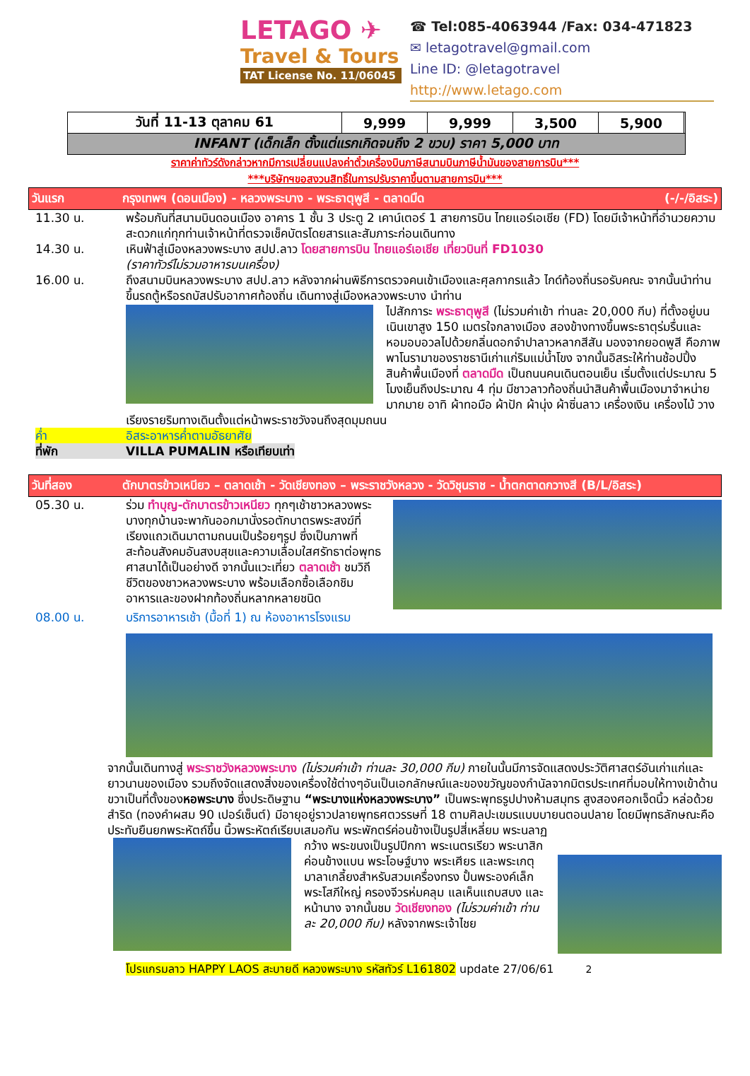LETAGO ✈
Travel & Tours
TAT License No. 11/06045
☎ Tel:085-4063944 /Fax: 034-471823
✉ letagotravel@gmail.com
Line ID: @letagotravel
http://www.letago.com
| วันที่ 11-13 ตุลาคม 61 | 9,999 | 9,999 | 3,500 | 5,900 | |
| INFANT (เด็กเล็ก ตั้งแต่แรกเกิดจนถึง 2 ขวบ) ราคา 5,000 บาท | | | | | |
ราคาค่าทัวร์ดังกล่าวหากมีการเปลี่ยนแปลงค่าตั๋วเครื่องบินภาษีสนามบินภาษีน้ำมันของสายการบิน***
***บริษัทฯขอสงวนสิทธิ์ในการปรับราคาขึ้นตามสายการบิน***
วันแรก กรุงเทพฯ (ดอนเมือง) - หลวงพระบาง - พระธาตุพูสี - ตลาดมืด (-/-/อิสระ)
11.30 น. พร้อมกันที่สนามบินดอนเมือง อาคาร 1 ชั้น 3 ประตู 2 เคาน์เตอร์ 1 สายการบิน ไทยแอร์เอเชีย (FD) โดยมีเจ้าหน้าที่อำนวยความสะดวกแก่ทุกท่านเจ้าหน้าที่ตรวจเช็คบัตรโดยสารและสัมภาระก่อนเดินทาง
14.30 น. เหินฟ้าสู่เมืองหลวงพระบาง สปป.ลาว โดยสายการบิน ไทยแอร์เอเชีย เที่ยวบินที่ FD1030
(ราคาทัวร์ไม่รวมอาหารบนเครื่อง)
16.00 น. ถึงสนามบินหลวงพระบาง สปป.ลาว หลังจากผ่านพิธีการตรวจคนเข้าเมืองและศุลกากรแล้ว ไกด์ท้องถิ่นรอรับคณะ จากนั้นนำท่านขึ้นรถตู้หรือรถบัสปรับอากาศท้องถิ่น เดินทางสู่เมืองหลวงพระบาง นำท่าน
ไปสักการะ พระธาตุพูสี (ไม่รวมค่าเข้า ท่านละ 20,000 กีบ) ที่ตั้งอยู่บนเนินเขาสูง 150 เมตรใจกลางเมือง สองข้างทางขึ้นพระธาตุร่มรื่นและหอมอบอวลไปด้วยกลิ่นดอกจำปาลาวหลากสีสัน มองจากยอดพูสี คือภาพพาโนรามาของราชธานีเก่าแก่ริมแม่น้ำโขง จากนั้นอิสระให้ท่านช้อปปิ้งสินค้าพื้นเมืองที่ ตลาดมืด เป็นถนนคนเดินตอนเย็น เริ่มตั้งแต่ประมาณ 5 โมงเย็นถึงประมาณ 4 ทุ่ม มีชาวลาวท้องถิ่นนำสินค้าพื้นเมืองมาจำหน่ายมากมาย อาทิ ผ้าทอมือ ผ้าปัก ผ้านุ่ง ผ้าซิ่นลาว เครื่องเงิน เครื่องไม้ วางเรียงรายริมทางเดินตั้งแต่หน้าพระราชวังจนถึงสุดมุมถนน
ค่ำ อิสระอาหารค่ำตามอัธยาศัย
ที่พัก VILLA PUMALIN หรือเทียบเท่า
วันที่สอง ตักบาตรข้าวเหนียว – ตลาดเช้า - วัดเชียงทอง – พระราชวังหลวง - วัดวิชุนราช - น้ำตกตาดกวางสี (B/L/อิสระ)
05.30 น. ร่วม ทำบุญ-ตักบาตรข้าวเหนียว ทุกๆเช้าชาวหลวงพระบางทุกบ้านจะพากันออกมานั่งรอตักบาตรพระสงฆ์ที่เรียงแถวเดินมาตามถนนเป็นร้อยๆรูป ซึ่งเป็นภาพที่สะท้อนสังคมอันสงบสุขและความเลื่อมใสศรัทธาต่อพุทธศาสนาได้เป็นอย่างดี จากนั้นแวะเที่ยว ตลาดเช้า ชมวิถีชีวิตของชาวหลวงพระบาง พร้อมเลือกซื้อเลือกชิมอาหารและของฝากท้องถิ่นหลากหลายชนิด
08.00 น. บริการอาหารเช้า (มื้อที่ 1) ณ ห้องอาหารโรงแรม
จากนั้นเดินทางสู่ พระราชวังหลวงพระบาง (ไม่รวมค่าเข้า ท่านละ 30,000 กีบ) ภายในนั้นมีการจัดแสดงประวัติศาสตร์อันเก่าแก่และยาวนานของเมือง รวมถึงจัดแสดงสิ่งของเครื่องใช้ต่างๆอันเป็นเอกลักษณ์และของขวัญของกำนัลจากมิตรประเทศที่มอบให้ทางเข้าด้านขวาเป็นที่ตั้งของหอพระบาง ซึ่งประดิษฐาน “พระบางแห่งหลวงพระบาง” เป็นพระพุทธรูปปางห้ามสมุทร สูงสองศอกเจ็ดนิ้ว หล่อด้วยสำริด (ทองคำผสม 90 เปอร์เซ็นต์) มีอายุอยู่ราวปลายพุทธศตวรรษที่ 18 ตามศิลปะเขมรแบบบายนตอนปลาย โดยมีพุทธลักษณะคือ ประทับยืนยกพระหัตถ์ขึ้น นิ้วพระหัตถ์เรียบเสมอกัน พระพักตร์ค่อนข้างเป็นรูปสี่เหลี่ยม พระนลาฏ
กว้าง พระขนงเป็นรูปปีกกา พระเนตรเรียว พระนาสิกค่อนข้างแบน พระโอษฐ์บาง พระเศียร และพระเกตุมาลาเกลี้ยงสำหรับสวมเครื่องทรง ปั้นพระองค์เล็ก พระโสภีใหญ่ ครองจีวรห่มคลุม แลเห็นแถบสบง และหน้านาง จากนั้นชม วัดเชียงทอง (ไม่รวมค่าเข้า ท่านละ 20,000 กีบ) หลังจากพระเจ้าไชย
โปรแกรมลาว HAPPY LAOS สะบายดี หลวงพระบาง รหัสทัวร์ L161802 update 27/06/61 2